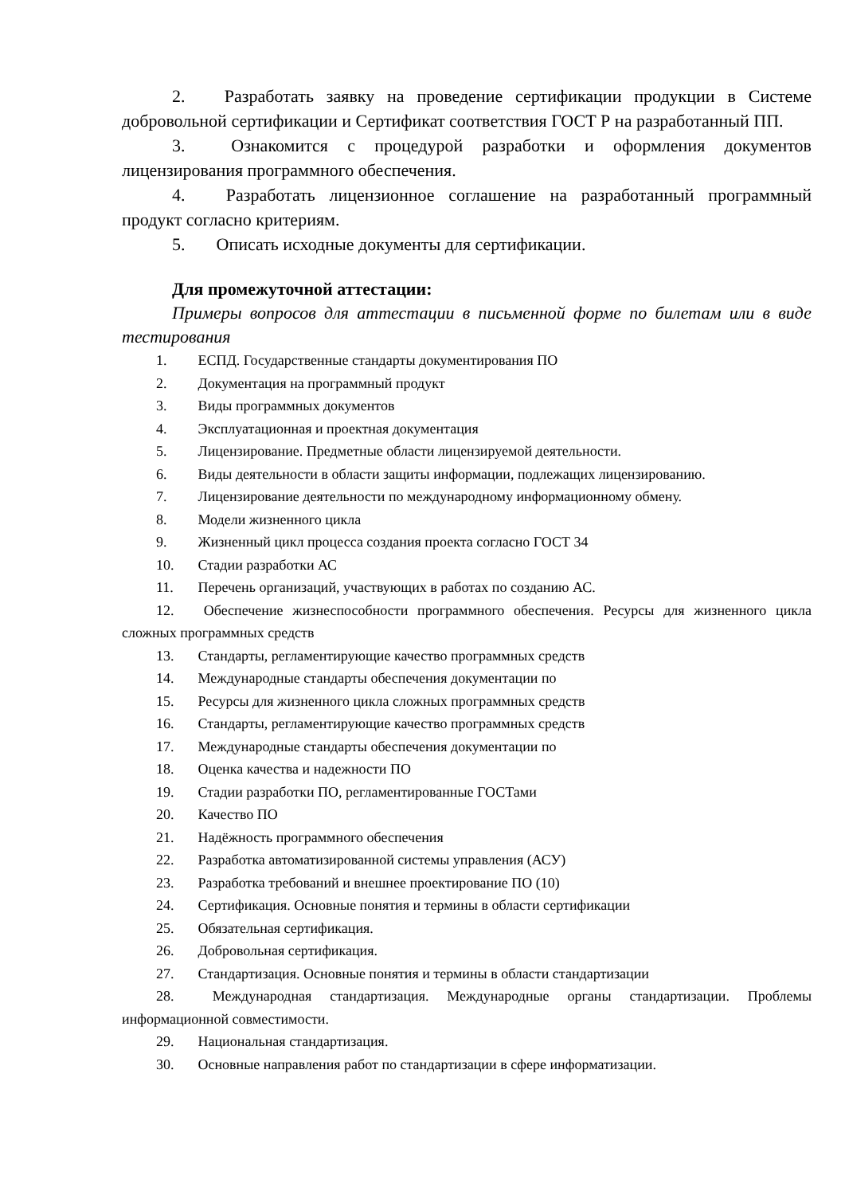2. Разработать заявку на проведение сертификации продукции в Системе добровольной сертификации и Сертификат соответствия ГОСТ Р на разработанный ПП.
3. Ознакомится с процедурой разработки и оформления документов лицензирования программного обеспечения.
4. Разработать лицензионное соглашение на разработанный программный продукт согласно критериям.
5. Описать исходные документы для сертификации.
Для промежуточной аттестации:
Примеры вопросов для аттестации в письменной форме по билетам или в виде тестирования
1. ЕСПД. Государственные стандарты документирования ПО
2. Документация на программный продукт
3. Виды программных документов
4. Эксплуатационная и проектная документация
5. Лицензирование. Предметные области лицензируемой деятельности.
6. Виды деятельности в области защиты информации, подлежащих лицензированию.
7. Лицензирование деятельности по международному информационному обмену.
8. Модели жизненного цикла
9. Жизненный цикл процесса создания проекта согласно ГОСТ 34
10. Стадии разработки АС
11. Перечень организаций, участвующих в работах по созданию АС.
12. Обеспечение жизнеспособности программного обеспечения. Ресурсы для жизненного цикла сложных программных средств
13. Стандарты, регламентирующие качество программных средств
14. Международные стандарты обеспечения документации по
15. Ресурсы для жизненного цикла сложных программных средств
16. Стандарты, регламентирующие качество программных средств
17. Международные стандарты обеспечения документации по
18. Оценка качества и надежности ПО
19. Стадии разработки ПО, регламентированные ГОСТами
20. Качество ПО
21. Надёжность программного обеспечения
22. Разработка автоматизированной системы управления (АСУ)
23. Разработка требований и внешнее проектирование ПО (10)
24. Сертификация. Основные понятия и термины в области сертификации
25. Обязательная сертификация.
26. Добровольная сертификация.
27. Стандартизация. Основные понятия и термины в области стандартизации
28. Международная стандартизация. Международные органы стандартизации. Проблемы информационной совместимости.
29. Национальная стандартизация.
30. Основные направления работ по стандартизации в сфере информатизации.